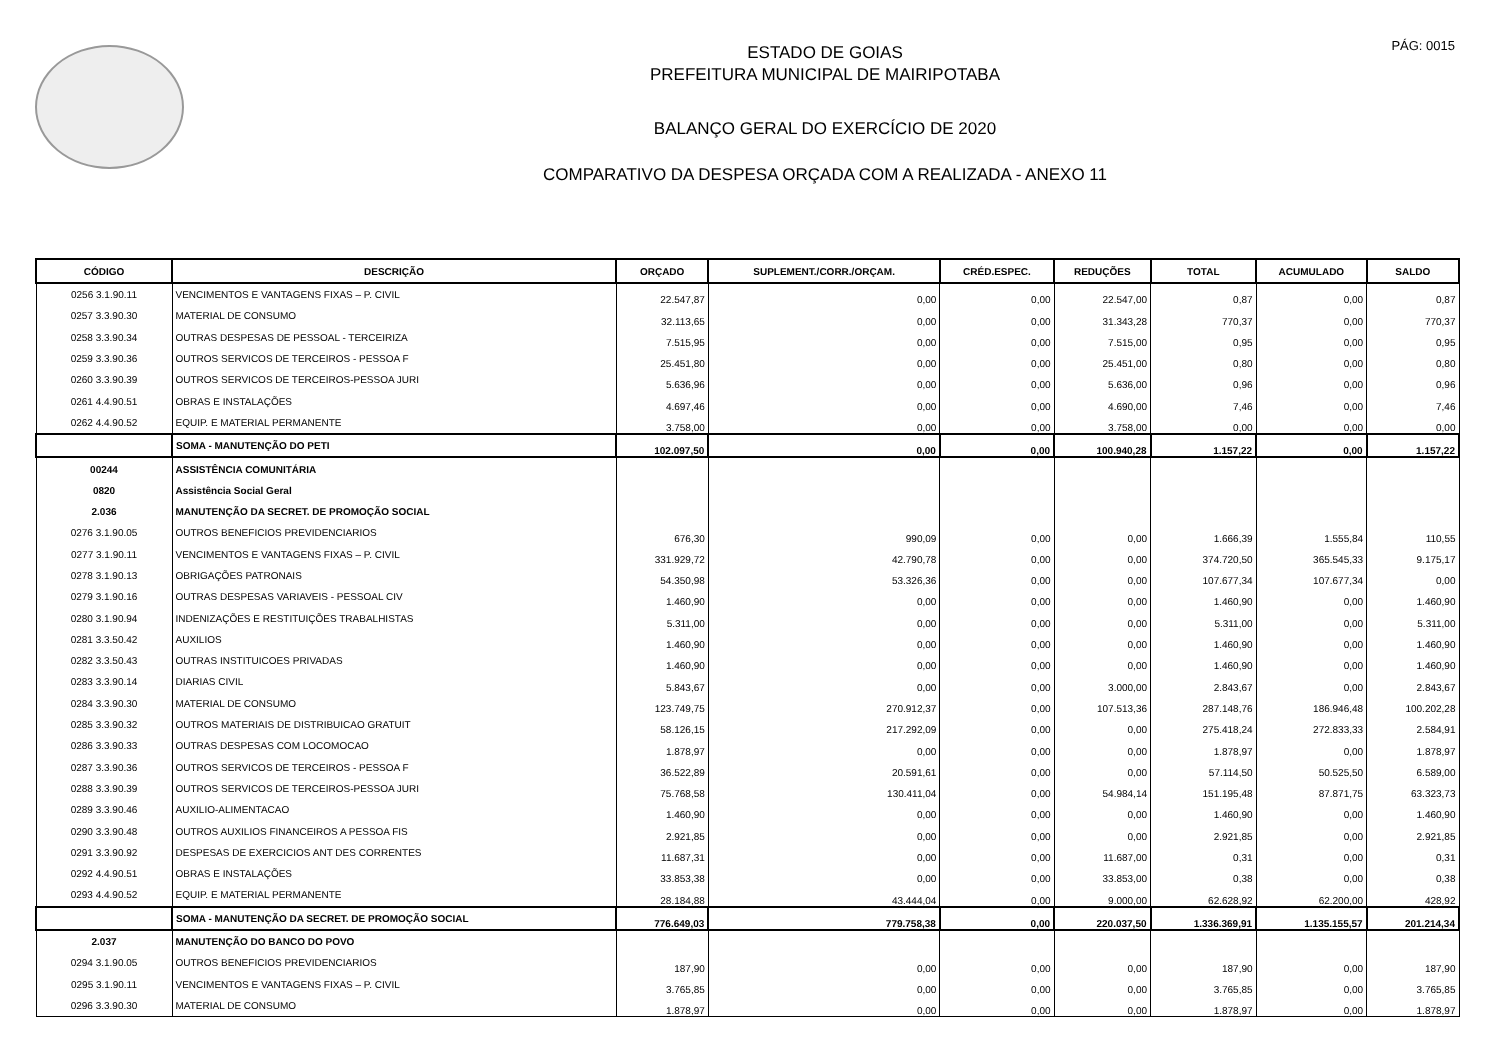PÁG: 0015
ESTADO DE GOIAS
PREFEITURA MUNICIPAL DE MAIRIPOTABA
BALANÇO GERAL DO EXERCÍCIO DE 2020
COMPARATIVO DA DESPESA ORÇADA COM A REALIZADA - ANEXO 11
| CÓDIGO | DESCRIÇÃO | ORÇADO | SUPLEMENT./CORR./ORÇAM. | CRÉD.ESPEC. | REDUÇÕES | TOTAL | ACUMULADO | SALDO |
| --- | --- | --- | --- | --- | --- | --- | --- | --- |
| 0256 3.1.90.11 | VENCIMENTOS E VANTAGENS FIXAS – P. CIVIL | 22.547,87 | 0,00 | 0,00 | 22.547,00 | 0,87 | 0,00 | 0,87 |
| 0257 3.3.90.30 | MATERIAL DE CONSUMO | 32.113,65 | 0,00 | 0,00 | 31.343,28 | 770,37 | 0,00 | 770,37 |
| 0258 3.3.90.34 | OUTRAS DESPESAS DE PESSOAL - TERCEIRIZA | 7.515,95 | 0,00 | 0,00 | 7.515,00 | 0,95 | 0,00 | 0,95 |
| 0259 3.3.90.36 | OUTROS SERVICOS DE TERCEIROS - PESSOA F | 25.451,80 | 0,00 | 0,00 | 25.451,00 | 0,80 | 0,00 | 0,80 |
| 0260 3.3.90.39 | OUTROS SERVICOS DE TERCEIROS-PESSOA JURI | 5.636,96 | 0,00 | 0,00 | 5.636,00 | 0,96 | 0,00 | 0,96 |
| 0261 4.4.90.51 | OBRAS E INSTALAÇÕES | 4.697,46 | 0,00 | 0,00 | 4.690,00 | 7,46 | 0,00 | 7,46 |
| 0262 4.4.90.52 | EQUIP. E MATERIAL PERMANENTE | 3.758,00 | 0,00 | 0,00 | 3.758,00 | 0,00 | 0,00 | 0,00 |
| | SOMA - MANUTENÇÃO DO PETI | 102.097,50 | 0,00 | 0,00 | 100.940,28 | 1.157,22 | 0,00 | 1.157,22 |
| 00244 | ASSISTÊNCIA COMUNITÁRIA | | | | | | | |
| 0820 | Assistência Social Geral | | | | | | | |
| 2.036 | MANUTENÇÃO DA SECRET. DE PROMOÇÃO SOCIAL | | | | | | | |
| 0276 3.1.90.05 | OUTROS BENEFICIOS PREVIDENCIARIOS | 676,30 | 990,09 | 0,00 | 0,00 | 1.666,39 | 1.555,84 | 110,55 |
| 0277 3.1.90.11 | VENCIMENTOS E VANTAGENS FIXAS – P. CIVIL | 331.929,72 | 42.790,78 | 0,00 | 0,00 | 374.720,50 | 365.545,33 | 9.175,17 |
| 0278 3.1.90.13 | OBRIGAÇÕES PATRONAIS | 54.350,98 | 53.326,36 | 0,00 | 0,00 | 107.677,34 | 107.677,34 | 0,00 |
| 0279 3.1.90.16 | OUTRAS DESPESAS VARIAVEIS - PESSOAL CIV | 1.460,90 | 0,00 | 0,00 | 0,00 | 1.460,90 | 0,00 | 1.460,90 |
| 0280 3.1.90.94 | INDENIZAÇÕES E RESTITUIÇÕES TRABALHISTAS | 5.311,00 | 0,00 | 0,00 | 0,00 | 5.311,00 | 0,00 | 5.311,00 |
| 0281 3.3.50.42 | AUXILIOS | 1.460,90 | 0,00 | 0,00 | 0,00 | 1.460,90 | 0,00 | 1.460,90 |
| 0282 3.3.50.43 | OUTRAS INSTITUICOES PRIVADAS | 1.460,90 | 0,00 | 0,00 | 0,00 | 1.460,90 | 0,00 | 1.460,90 |
| 0283 3.3.90.14 | DIARIAS CIVIL | 5.843,67 | 0,00 | 0,00 | 3.000,00 | 2.843,67 | 0,00 | 2.843,67 |
| 0284 3.3.90.30 | MATERIAL DE CONSUMO | 123.749,75 | 270.912,37 | 0,00 | 107.513,36 | 287.148,76 | 186.946,48 | 100.202,28 |
| 0285 3.3.90.32 | OUTROS MATERIAIS DE DISTRIBUICAO GRATUIT | 58.126,15 | 217.292,09 | 0,00 | 0,00 | 275.418,24 | 272.833,33 | 2.584,91 |
| 0286 3.3.90.33 | OUTRAS DESPESAS COM LOCOMOCAO | 1.878,97 | 0,00 | 0,00 | 0,00 | 1.878,97 | 0,00 | 1.878,97 |
| 0287 3.3.90.36 | OUTROS SERVICOS DE TERCEIROS - PESSOA F | 36.522,89 | 20.591,61 | 0,00 | 0,00 | 57.114,50 | 50.525,50 | 6.589,00 |
| 0288 3.3.90.39 | OUTROS SERVICOS DE TERCEIROS-PESSOA JURI | 75.768,58 | 130.411,04 | 0,00 | 54.984,14 | 151.195,48 | 87.871,75 | 63.323,73 |
| 0289 3.3.90.46 | AUXILIO-ALIMENTACAO | 1.460,90 | 0,00 | 0,00 | 0,00 | 1.460,90 | 0,00 | 1.460,90 |
| 0290 3.3.90.48 | OUTROS AUXILIOS FINANCEIROS A PESSOA FIS | 2.921,85 | 0,00 | 0,00 | 0,00 | 2.921,85 | 0,00 | 2.921,85 |
| 0291 3.3.90.92 | DESPESAS DE EXERCICIOS ANT DES CORRENTES | 11.687,31 | 0,00 | 0,00 | 11.687,00 | 0,31 | 0,00 | 0,31 |
| 0292 4.4.90.51 | OBRAS E INSTALAÇÕES | 33.853,38 | 0,00 | 0,00 | 33.853,00 | 0,38 | 0,00 | 0,38 |
| 0293 4.4.90.52 | EQUIP. E MATERIAL PERMANENTE | 28.184,88 | 43.444,04 | 0,00 | 9.000,00 | 62.628,92 | 62.200,00 | 428,92 |
| | SOMA - MANUTENÇÃO DA SECRET. DE PROMOÇÃO SOCIAL | 776.649,03 | 779.758,38 | 0,00 | 220.037,50 | 1.336.369,91 | 1.135.155,57 | 201.214,34 |
| 2.037 | MANUTENÇÃO DO BANCO DO POVO | | | | | | | |
| 0294 3.1.90.05 | OUTROS BENEFICIOS PREVIDENCIARIOS | 187,90 | 0,00 | 0,00 | 0,00 | 187,90 | 0,00 | 187,90 |
| 0295 3.1.90.11 | VENCIMENTOS E VANTAGENS FIXAS – P. CIVIL | 3.765,85 | 0,00 | 0,00 | 0,00 | 3.765,85 | 0,00 | 3.765,85 |
| 0296 3.3.90.30 | MATERIAL DE CONSUMO | 1.878,97 | 0,00 | 0,00 | 0,00 | 1.878,97 | 0,00 | 1.878,97 |